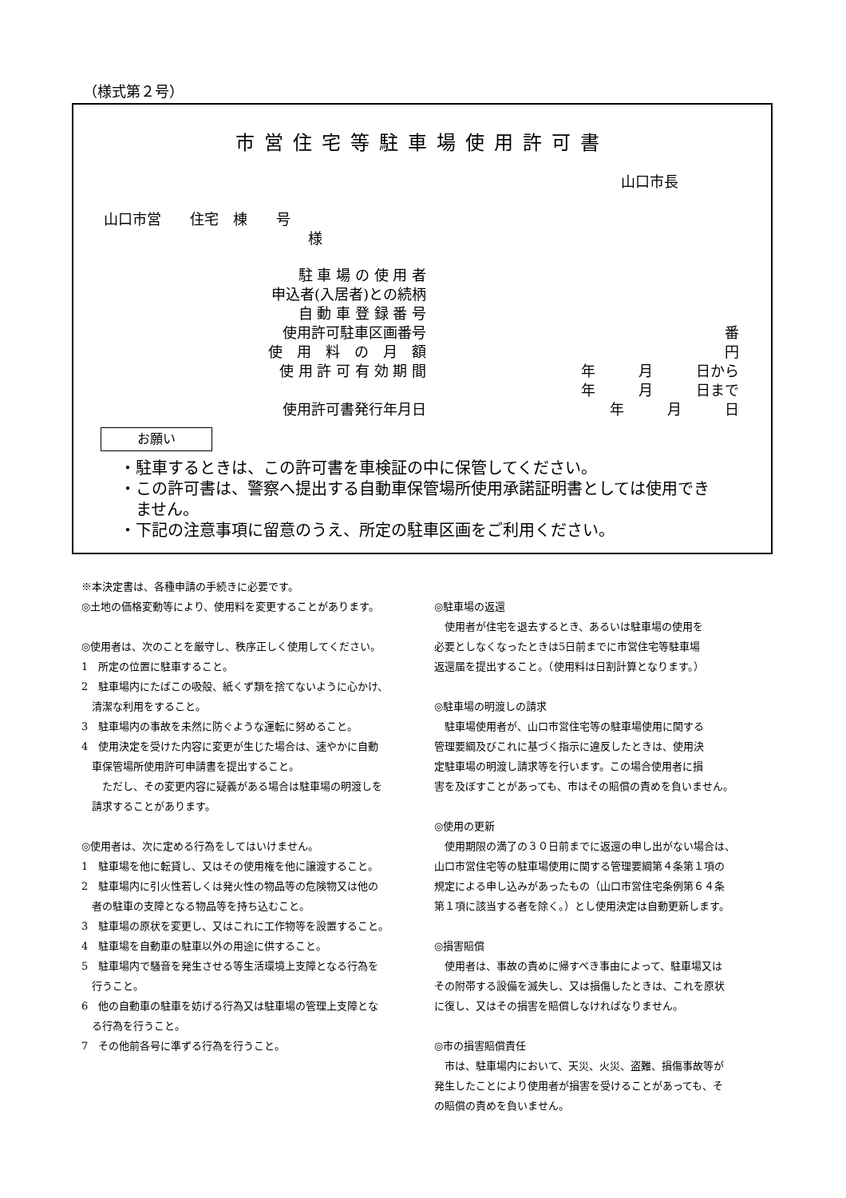（様式第２号）
市営住宅等駐車場使用許可書
山口市長
山口市営　　住宅　棟　　号
様
駐 車 場 の 使 用 者
申込者(入居者)との続柄
自 動 車 登 録 番 号
使用許可駐車区画番号 番
使　用　料　の　月　額 円
使 用 許 可 有 効 期 間 年　　　月　　　日から
年　　　月　　　日まで
使用許可書発行年月日 年　　　月　　　日　　
お願い
・駐車するときは、この許可書を車検証の中に保管してください。
・この許可書は、警察へ提出する自動車保管場所使用承諾証明書としては使用でき
　ません。
・下記の注意事項に留意のうえ、所定の駐車区画をご利用ください。
※本決定書は、各種申請の手続きに必要です。
◎土地の価格変動等により、使用料を変更することがあります。
◎使用者は、次のことを厳守し、秩序正しく使用してください。
1　所定の位置に駐車すること。
2　駐車場内にたばこの吸殻、紙くず類を捨てないように心かけ、
　清潔な利用をすること。
3　駐車場内の事故を未然に防ぐような運転に努めること。
4　使用決定を受けた内容に変更が生じた場合は、速やかに自動
　車保管場所使用許可申請書を提出すること。
　　ただし、その変更内容に疑義がある場合は駐車場の明渡しを
　請求することがあります。
◎使用者は、次に定める行為をしてはいけません。
1　駐車場を他に転貸し、又はその使用権を他に譲渡すること。
2　駐車場内に引火性若しくは発火性の物品等の危険物又は他の
　者の駐車の支障となる物品等を持ち込むこと。
3　駐車場の原状を変更し、又はこれに工作物等を設置すること。
4　駐車場を自動車の駐車以外の用途に供すること。
5　駐車場内で騒音を発生させる等生活環境上支障となる行為を
　行うこと。
6　他の自動車の駐車を妨げる行為又は駐車場の管理上支障とな
　る行為を行うこと。
7　その他前各号に準ずる行為を行うこと。
◎駐車場の返還
　使用者が住宅を退去するとき、あるいは駐車場の使用を
必要としなくなったときは5日前までに市営住宅等駐車場
返還届を提出すること。（使用料は日割計算となります。）
◎駐車場の明渡しの請求
　駐車場使用者が、山口市営住宅等の駐車場使用に関する
管理要綱及びこれに基づく指示に違反したときは、使用決
定駐車場の明渡し請求等を行います。この場合使用者に損
害を及ぼすことがあっても、市はその賠償の責めを負いません。
◎使用の更新
　使用期限の満了の３０日前までに返還の申し出がない場合は、
山口市営住宅等の駐車場使用に関する管理要綱第４条第１項の
規定による申し込みがあったもの（山口市営住宅条例第６４条
第１項に該当する者を除く。）とし使用決定は自動更新します。
◎損害賠償
　使用者は、事故の責めに帰すべき事由によって、駐車場又は
その附帯する設備を滅失し、又は損傷したときは、これを原状
に復し、又はその損害を賠償しなければなりません。
◎市の損害賠償責任
　市は、駐車場内において、天災、火災、盗難、損傷事故等が
発生したことにより使用者が損害を受けることがあっても、そ
の賠償の責めを負いません。